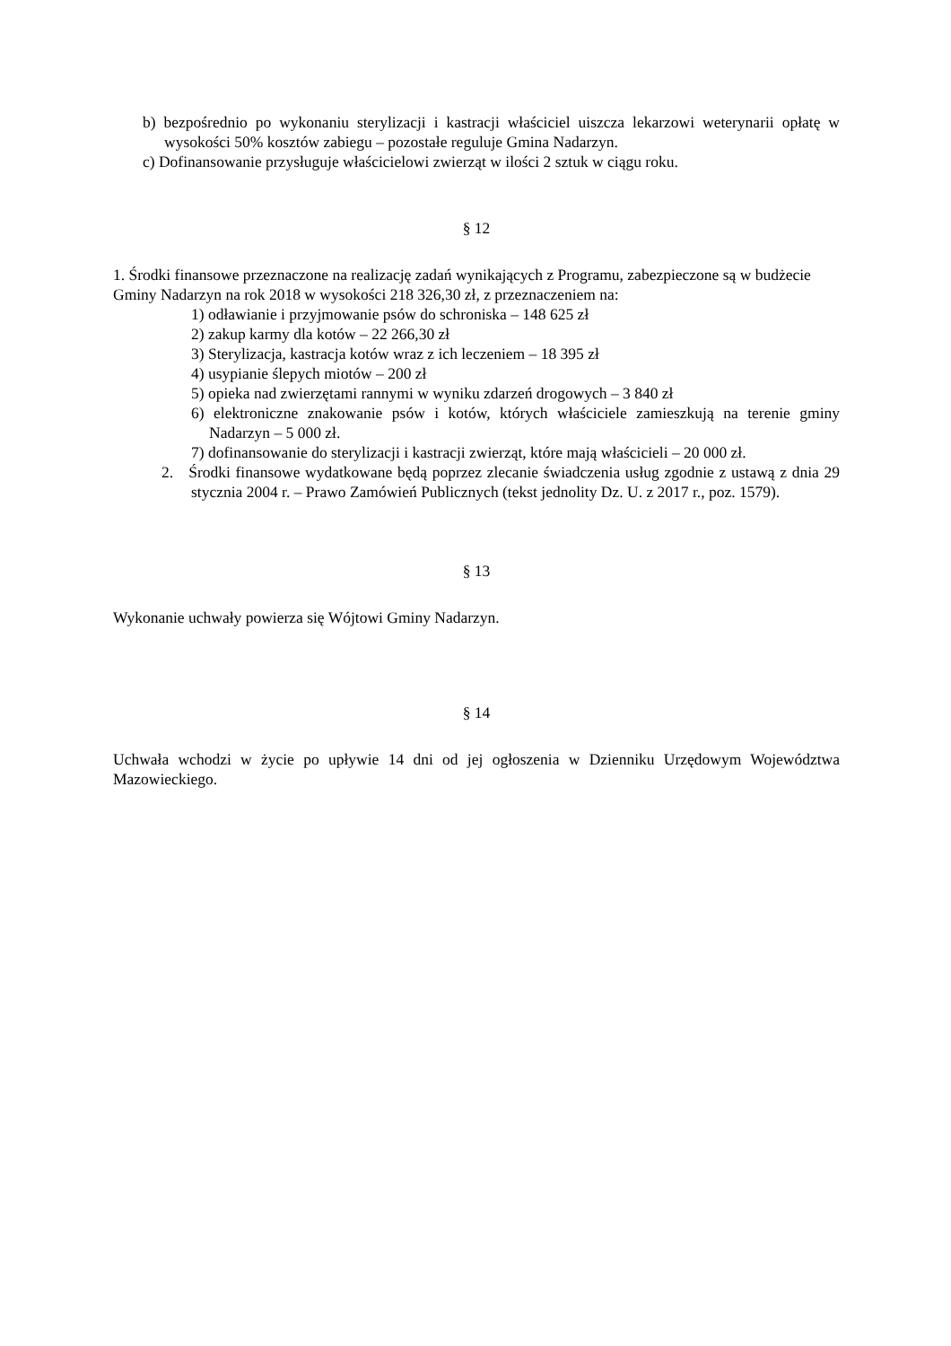b) bezpośrednio po wykonaniu sterylizacji i kastracji właściciel uiszcza lekarzowi weterynarii opłatę w wysokości 50% kosztów zabiegu – pozostałe reguluje Gmina Nadarzyn.
c) Dofinansowanie przysługuje właścicielowi zwierząt w ilości 2 sztuk w ciągu roku.
§ 12
1. Środki finansowe przeznaczone na realizację zadań wynikających z Programu, zabezpieczone są w budżecie Gminy Nadarzyn na rok 2018 w wysokości 218 326,30 zł, z przeznaczeniem na:
1) odławianie i przyjmowanie psów do schroniska – 148 625 zł
2) zakup karmy dla kotów – 22 266,30 zł
3) Sterylizacja, kastracja kotów wraz z ich leczeniem – 18 395 zł
4) usypianie ślepych miotów – 200 zł
5) opieka nad zwierzętami rannymi w wyniku zdarzeń drogowych – 3 840 zł
6) elektroniczne znakowanie psów i kotów, których właściciele zamieszkują na terenie gminy Nadarzyn – 5 000 zł.
7) dofinansowanie do sterylizacji i kastracji zwierząt, które mają właścicieli – 20 000 zł.
2. Środki finansowe wydatkowane będą poprzez zlecanie świadczenia usług zgodnie z ustawą z dnia 29 stycznia 2004 r. – Prawo Zamówień Publicznych (tekst jednolity Dz. U. z 2017 r., poz. 1579).
§ 13
Wykonanie uchwały powierza się Wójtowi Gminy Nadarzyn.
§ 14
Uchwała wchodzi w życie po upływie 14 dni od jej ogłoszenia w Dzienniku Urzędowym Województwa Mazowieckiego.